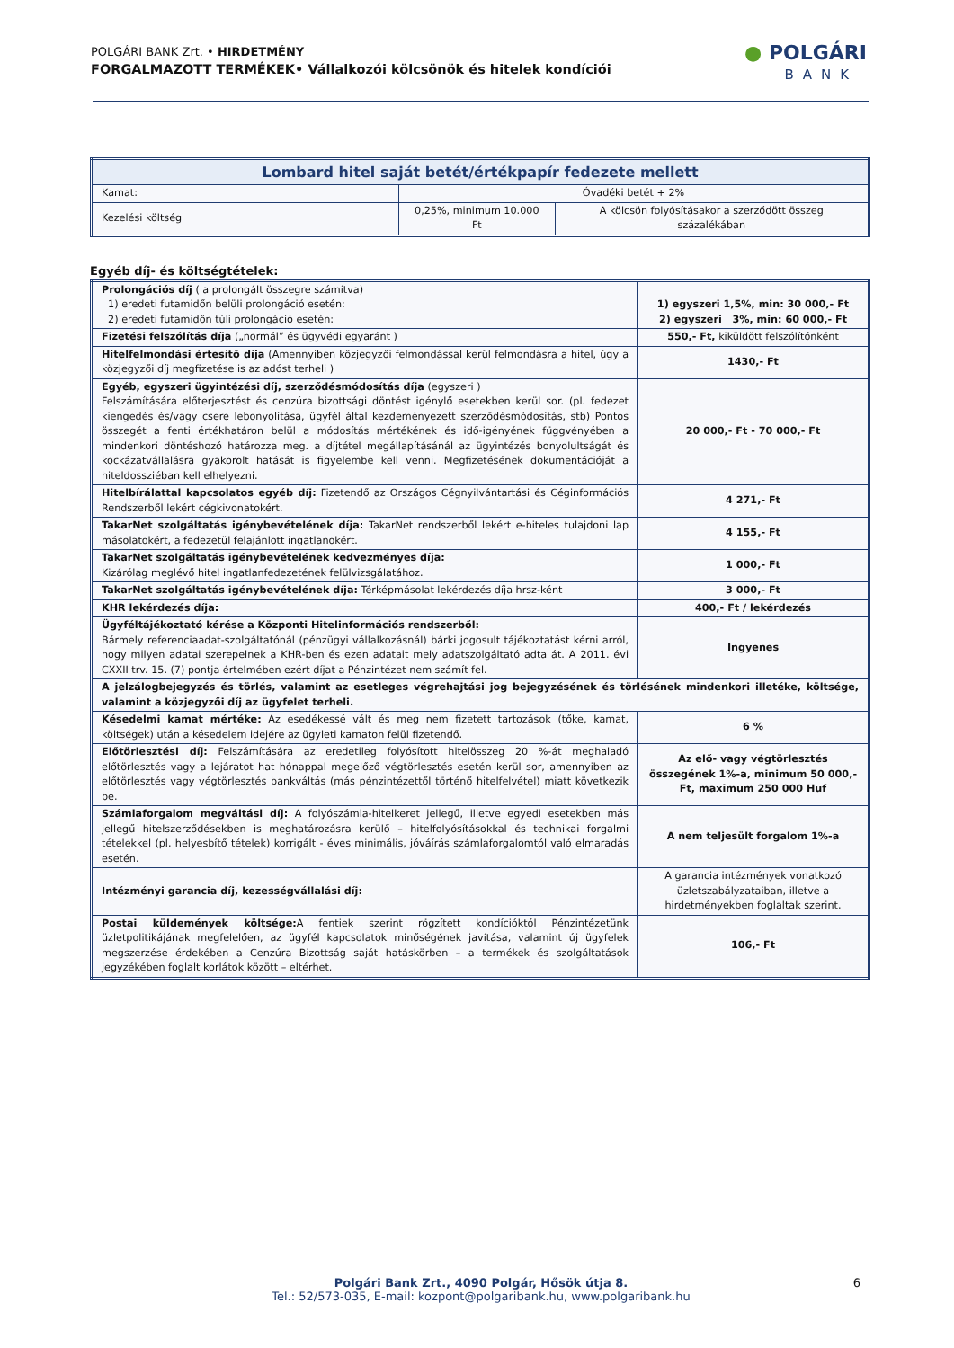POLGÁRI BANK Zrt. • HIRDETMÉNY
FORGALMAZOTT TERMÉKEK• Vállalkozói kölcsönök és hitelek kondíciói
● POLGÁRI
BANK
| Lombard hitel saját betét/értékpapír fedezete mellett | | |
| --- | --- | --- |
| Kamat: | Óvadéki betét + 2% | |
| Kezelési költség | 0,25%, minimum 10.000 Ft | A kölcsön folyósításakor a szerződött összeg százalékában |
Egyéb díj- és költségtételek:
| Prolongációs díj ( a prolongált összegre számítva) 1) eredeti futamidőn belüli prolongáció esetén: 2) eredeti futamidőn túli prolongáció esetén: | 1) egyszeri 1,5%, min: 30 000,- Ft 2) egyszeri 3%, min: 60 000,- Ft |
| Fizetési felszólítás díja („normál” és ügyvédi egyaránt ) | 550,- Ft, kiküldött felszólítónként |
| Hitelfelmondási értesítő díja (Amennyiben közjegyzői felmondással kerül felmondásra a hitel, úgy a közjegyzői díj megfizetése is az adóst terheli ) | 1430,- Ft |
| Egyéb, egyszeri ügyintézési díj, szerződésmódosítás díja (egyszeri ) Felszámítására előterjesztést és cenzúra bizottsági döntést igénylő esetekben kerül sor. (pl. fedezet kiengedés és/vagy csere lebonyolítása, ügyfél által kezdeményezett szerződésmódosítás, stb) Pontos összegét a fenti értékhatáron belül a módosítás mértékének és idő-igényének függvényében a mindenkori döntéshozó határozza meg. a díjtétel megállapításánál az ügyintézés bonyolultságát és kockázatvállalásra gyakorolt hatását is figyelembe kell venni. Megfizetésének dokumentációját a hiteldossziéban kell elhelyezni. | 20 000,- Ft - 70 000,- Ft |
| Hitelbírálattal kapcsolatos egyéb díj: Fizetendő az Országos Cégnyilvántartási és Céginformációs Rendszerből lekért cégkivonatokért. | 4 271,- Ft |
| TakarNet szolgáltatás igénybevételének díja: TakarNet rendszerből lekért e-hiteles tulajdoni lap másolatokért, a fedezetül felajánlott ingatlanokért. | 4 155,- Ft |
| TakarNet szolgáltatás igénybevételének kedvezményes díja: Kizárólag meglévő hitel ingatlanfedezetének felülvizsgálatához. | 1 000,- Ft |
| TakarNet szolgáltatás igénybevételének díja: Térképmásolat lekérdezés díja hrsz-ként | 3 000,- Ft |
| KHR lekérdezés díja: | 400,- Ft / lekérdezés |
| Ügyféltájékoztató kérése a Központi Hitelinformációs rendszerből: Bármely referenciaadat-szolgáltatónál (pénzügyi vállalkozásnál) bárki jogosult tájékoztatást kérni arról, hogy milyen adatai szerepelnek a KHR-ben és ezen adatait mely adatszolgáltató adta át. A 2011. évi CXXII trv. 15. (7) pontja értelmében ezért díjat a Pénzintézet nem számít fel. | Ingyenes |
| A jelzálogbejegyzés és törlés, valamint az esetleges végrehajtási jog bejegyzésének és törlésének mindenkori illetéke, költsége, valamint a közjegyzői díj az ügyfelet terheli. | |
| Késedelmi kamat mértéke: Az esedékessé vált és meg nem fizetett tartozások (tőke, kamat, költségek) után a késedelem idejére az ügyleti kamaton felül fizetendő. | 6 % |
| Előtörlesztési díj: Felszámítására az eredetileg folyósított hitelösszeg 20 %-át meghaladó előtörlesztés vagy a lejáratot hat hónappal megelőző végtörlesztés esetén kerül sor, amennyiben az előtörlesztés vagy végtörlesztés bankváltás (más pénzintézettől történő hitelfelvétel) miatt következik be. | Az elő- vagy végtörlesztés összegének 1%-a, minimum 50 000,- Ft, maximum 250 000 Huf |
| Számlaforgalom megváltási díj: A folyószámla-hitelkeret jellegű, illetve egyedi esetekben más jellegű hitelszerződésekben is meghatározásra kerülő – hitelfolyósításokkal és technikai forgalmi tételekkel (pl. helyesbítő tételek) korrigált - éves minimális, jóváírás számlaforgalomtól való elmaradás esetén. | A nem teljesült forgalom 1%-a |
| Intézményi garancia díj, kezességvállalási díj: | A garancia intézmények vonatkozó üzletszabályzataiban, illetve a hirdetményekben foglaltak szerint. |
| Postai küldemények költsége: A fentiek szerint rögzített kondícióktól Pénzintézetünk üzletpolitikájának megfelelően, az ügyfél kapcsolatok minőségének javítása, valamint új ügyfelek megszerzése érdekében a Cenzúra Bizottság saját hatáskörben – a termékek és szolgáltatások jegyzékében foglalt korlátok között – eltérhet. | 106,- Ft |
Polgári Bank Zrt., 4090 Polgár, Hősök útja 8.
Tel.: 52/573-035, E-mail: kozpont@polgaribank.hu, www.polgaribank.hu
6